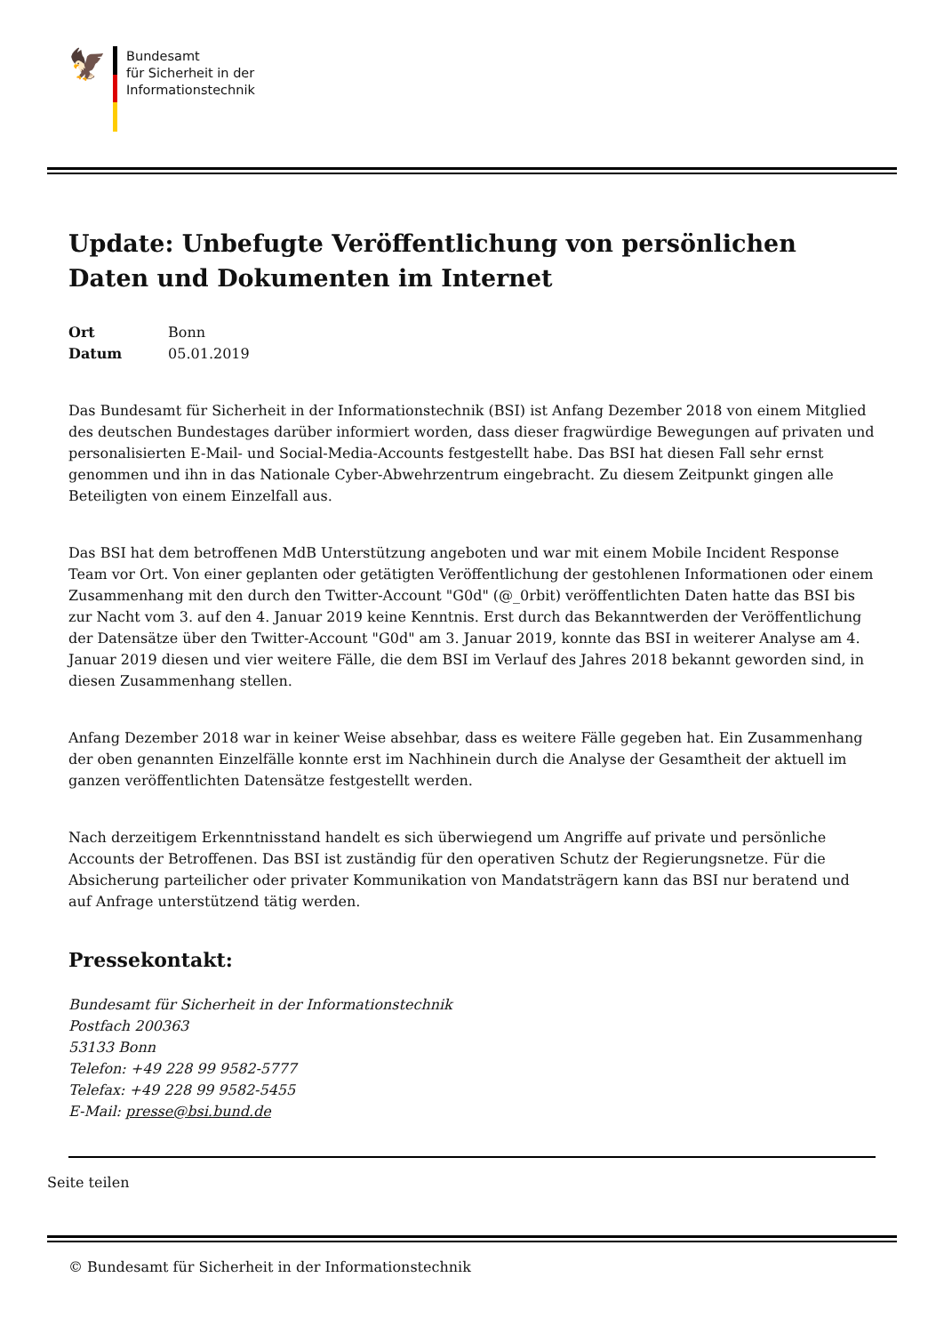🦅
Bundesamt
für Sicherheit in der
Informationstechnik
Update: Unbefugte Veröffentlichung von persönlichen Daten und Dokumenten im Internet
Ort Bonn
Datum 05.01.2019
Das Bundesamt für Sicherheit in der Informationstechnik (BSI) ist Anfang Dezember 2018 von einem Mitglied des deutschen Bundestages darüber informiert worden, dass dieser fragwürdige Bewegungen auf privaten und personalisierten E-Mail- und Social-Media-Accounts festgestellt habe. Das BSI hat diesen Fall sehr ernst genommen und ihn in das Nationale Cyber-Abwehrzentrum eingebracht. Zu diesem Zeitpunkt gingen alle Beteiligten von einem Einzelfall aus.
Das BSI hat dem betroffenen MdB Unterstützung angeboten und war mit einem Mobile Incident Response Team vor Ort. Von einer geplanten oder getätigten Veröffentlichung der gestohlenen Informationen oder einem Zusammenhang mit den durch den Twitter-Account "G0d" (@_0rbit) veröffentlichten Daten hatte das BSI bis zur Nacht vom 3. auf den 4. Januar 2019 keine Kenntnis. Erst durch das Bekanntwerden der Veröffentlichung der Datensätze über den Twitter-Account "G0d" am 3. Januar 2019, konnte das BSI in weiterer Analyse am 4. Januar 2019 diesen und vier weitere Fälle, die dem BSI im Verlauf des Jahres 2018 bekannt geworden sind, in diesen Zusammenhang stellen.
Anfang Dezember 2018 war in keiner Weise absehbar, dass es weitere Fälle gegeben hat. Ein Zusammenhang der oben genannten Einzelfälle konnte erst im Nachhinein durch die Analyse der Gesamtheit der aktuell im ganzen veröffentlichten Datensätze festgestellt werden.
Nach derzeitigem Erkenntnisstand handelt es sich überwiegend um Angriffe auf private und persönliche Accounts der Betroffenen. Das BSI ist zuständig für den operativen Schutz der Regierungsnetze. Für die Absicherung parteilicher oder privater Kommunikation von Mandatsträgern kann das BSI nur beratend und auf Anfrage unterstützend tätig werden.
Pressekontakt:
Bundesamt für Sicherheit in der Informationstechnik
Postfach 200363
53133 Bonn
Telefon: +49 228 99 9582-5777
Telefax: +49 228 99 9582-5455
E-Mail: presse@bsi.bund.de
Seite teilen
© Bundesamt für Sicherheit in der Informationstechnik